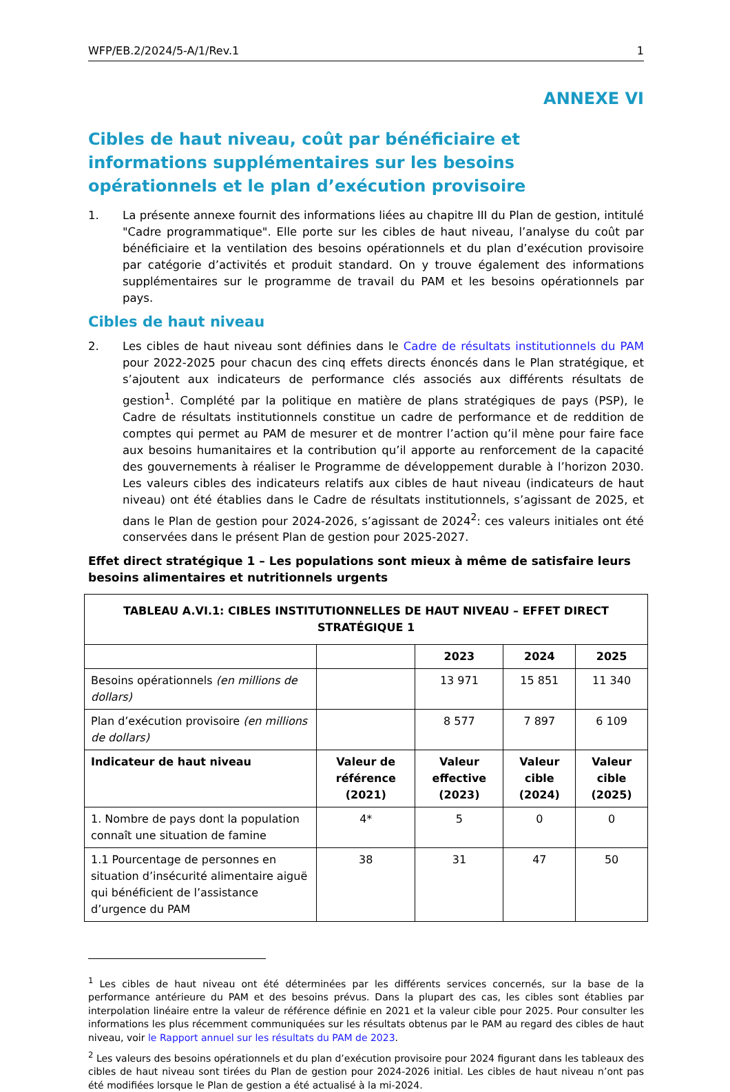WFP/EB.2/2024/5-A/1/Rev.1 1
ANNEXE VI
Cibles de haut niveau, coût par bénéficiaire et informations supplémentaires sur les besoins opérationnels et le plan d’exécution provisoire
1. La présente annexe fournit des informations liées au chapitre III du Plan de gestion, intitulé "Cadre programmatique". Elle porte sur les cibles de haut niveau, l’analyse du coût par bénéficiaire et la ventilation des besoins opérationnels et du plan d’exécution provisoire par catégorie d’activités et produit standard. On y trouve également des informations supplémentaires sur le programme de travail du PAM et les besoins opérationnels par pays.
Cibles de haut niveau
2. Les cibles de haut niveau sont définies dans le Cadre de résultats institutionnels du PAM pour 2022-2025 pour chacun des cinq effets directs énoncés dans le Plan stratégique, et s’ajoutent aux indicateurs de performance clés associés aux différents résultats de gestion<sup>1</sup>. Complété par la politique en matière de plans stratégiques de pays (PSP), le Cadre de résultats institutionnels constitue un cadre de performance et de reddition de comptes qui permet au PAM de mesurer et de montrer l’action qu’il mène pour faire face aux besoins humanitaires et la contribution qu’il apporte au renforcement de la capacité des gouvernements à réaliser le Programme de développement durable à l’horizon 2030. Les valeurs cibles des indicateurs relatifs aux cibles de haut niveau (indicateurs de haut niveau) ont été établies dans le Cadre de résultats institutionnels, s’agissant de 2025, et dans le Plan de gestion pour 2024-2026, s’agissant de 2024<sup>2</sup>: ces valeurs initiales ont été conservées dans le présent Plan de gestion pour 2025-2027.
Effet direct stratégique 1 – Les populations sont mieux à même de satisfaire leurs besoins alimentaires et nutritionnels urgents
| TABLEAU A.VI.1: CIBLES INSTITUTIONNELLES DE HAUT NIVEAU – EFFET DIRECT STRATÉGIQUE 1 | | | | |
| --- | --- | --- | --- | --- |
| | | 2023 | 2024 | 2025 |
| Besoins opérationnels (en millions de dollars) | | 13 971 | 15 851 | 11 340 |
| Plan d’exécution provisoire (en millions de dollars) | | 8 577 | 7 897 | 6 109 |
| Indicateur de haut niveau | Valeur de référence (2021) | Valeur effective (2023) | Valeur cible (2024) | Valeur cible (2025) |
| 1. Nombre de pays dont la population connaît une situation de famine | 4* | 5 | 0 | 0 |
| 1.1 Pourcentage de personnes en situation d’insécurité alimentaire aiguë qui bénéficient de l’assistance d’urgence du PAM | 38 | 31 | 47 | 50 |
<sup>1</sup> Les cibles de haut niveau ont été déterminées par les différents services concernés, sur la base de la performance antérieure du PAM et des besoins prévus. Dans la plupart des cas, les cibles sont établies par interpolation linéaire entre la valeur de référence définie en 2021 et la valeur cible pour 2025. Pour consulter les informations les plus récemment communiquées sur les résultats obtenus par le PAM au regard des cibles de haut niveau, voir le Rapport annuel sur les résultats du PAM de 2023.
<sup>2</sup> Les valeurs des besoins opérationnels et du plan d’exécution provisoire pour 2024 figurant dans les tableaux des cibles de haut niveau sont tirées du Plan de gestion pour 2024-2026 initial. Les cibles de haut niveau n’ont pas été modifiées lorsque le Plan de gestion a été actualisé à la mi-2024.